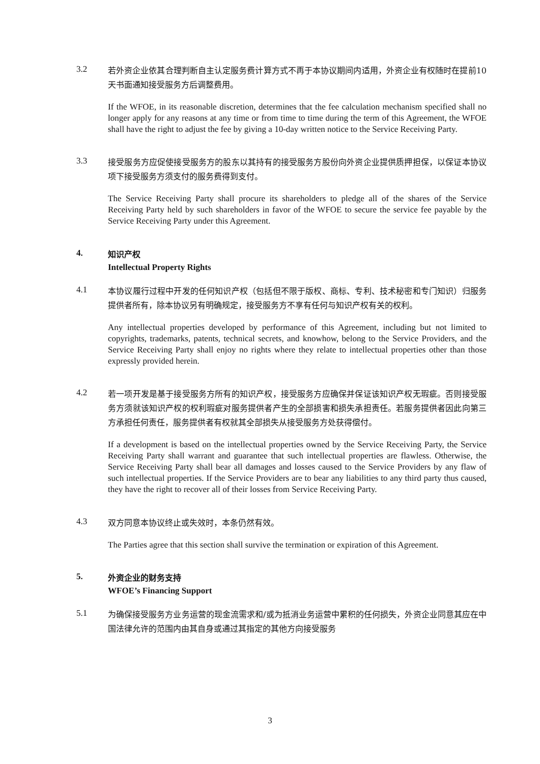3.2
若外资企业依其合理判断自主认定服务费计算方式不再于本协议期间内适用，外资企业有权随时在提前10天书面通知接受服务方后调整费用。
If the WFOE, in its reasonable discretion, determines that the fee calculation mechanism specified shall no longer apply for any reasons at any time or from time to time during the term of this Agreement, the WFOE shall have the right to adjust the fee by giving a 10-day written notice to the Service Receiving Party.
3.3
接受服务方应促使接受服务方的股东以其持有的接受服务方股份向外资企业提供质押担保，以保证本协议项下接受服务方须支付的服务费得到支付。
The Service Receiving Party shall procure its shareholders to pledge all of the shares of the Service Receiving Party held by such shareholders in favor of the WFOE to secure the service fee payable by the Service Receiving Party under this Agreement.
4.
知识产权
Intellectual Property Rights
4.1
本协议履行过程中开发的任何知识产权（包括但不限于版权、商标、专利、技术秘密和专门知识）归服务提供者所有，除本协议另有明确规定，接受服务方不享有任何与知识产权有关的权利。
Any intellectual properties developed by performance of this Agreement, including but not limited to copyrights, trademarks, patents, technical secrets, and knowhow, belong to the Service Providers, and the Service Receiving Party shall enjoy no rights where they relate to intellectual properties other than those expressly provided herein.
4.2
若一项开发是基于接受服务方所有的知识产权，接受服务方应确保并保证该知识产权无瑕疵。否则接受服务方须就该知识产权的权利瑕疵对服务提供者产生的全部损害和损失承担责任。若服务提供者因此向第三方承担任何责任，服务提供者有权就其全部损失从接受服务方处获得偿付。
If a development is based on the intellectual properties owned by the Service Receiving Party, the Service Receiving Party shall warrant and guarantee that such intellectual properties are flawless. Otherwise, the Service Receiving Party shall bear all damages and losses caused to the Service Providers by any flaw of such intellectual properties. If the Service Providers are to bear any liabilities to any third party thus caused, they have the right to recover all of their losses from Service Receiving Party.
4.3
双方同意本协议终止或失效时，本条仍然有效。
The Parties agree that this section shall survive the termination or expiration of this Agreement.
5.
外资企业的财务支持
WFOE’s Financing Support
5.1
为确保接受服务方业务运营的现金流需求和/或为抵消业务运营中累积的任何损失，外资企业同意其应在中国法律允许的范围内由其自身或通过其指定的其他方向接受服务
3